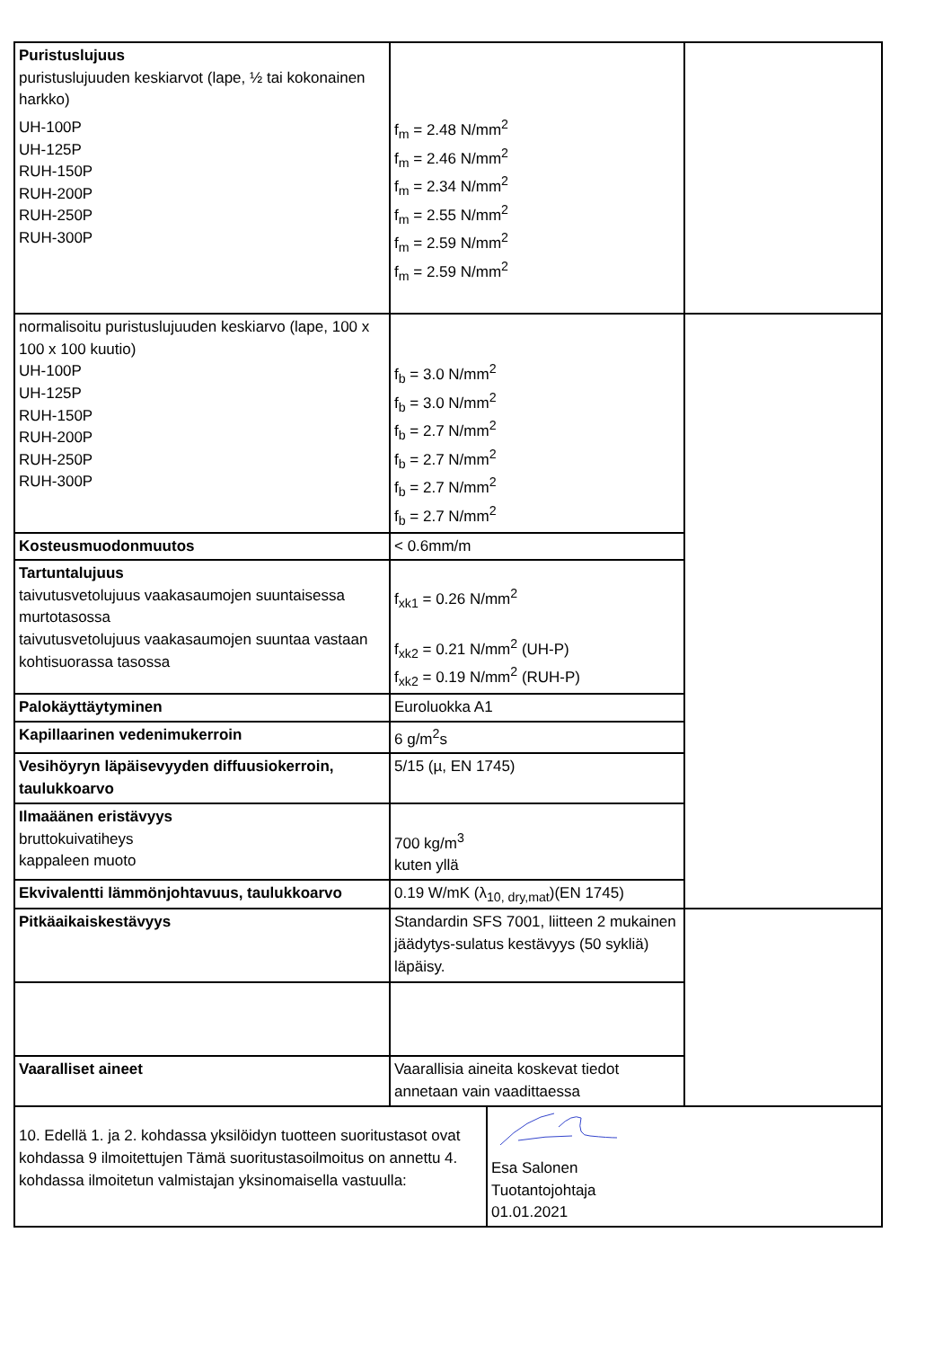| Puristuslujuus puristuslujuuden keskiarvot (lape, ½ tai kokonainen harkko) UH-100P UH-125P RUH-150P RUH-200P RUH-250P RUH-300P | f<sub>m</sub> = 2.48 N/mm<sup>2</sup> f<sub>m</sub> = 2.46 N/mm<sup>2</sup> f<sub>m</sub> = 2.34 N/mm<sup>2</sup> f<sub>m</sub> = 2.55 N/mm<sup>2</sup> f<sub>m</sub> = 2.59 N/mm<sup>2</sup> f<sub>m</sub> = 2.59 N/mm<sup>2</sup> | |
| normalisoitu puristuslujuuden keskiarvo (lape, 100 x 100 x 100 kuutio) UH-100P UH-125P RUH-150P RUH-200P RUH-250P RUH-300P | f<sub>b</sub> = 3.0 N/mm<sup>2</sup> f<sub>b</sub> = 3.0 N/mm<sup>2</sup> f<sub>b</sub> = 2.7 N/mm<sup>2</sup> f<sub>b</sub> = 2.7 N/mm<sup>2</sup> f<sub>b</sub> = 2.7 N/mm<sup>2</sup> f<sub>b</sub> = 2.7 N/mm<sup>2</sup> | |
| Kosteusmuodonmuutos | < 0.6mm/m | |
| Tartuntalujuus taivutusvetolujuus vaakasaumojen suuntaisessa murtotasossa taivutusvetolujuus vaakasaumojen suuntaa vastaan kohtisuorassa tasossa | f<sub>xk1</sub> = 0.26 N/mm<sup>2</sup> f<sub>xk2</sub> = 0.21 N/mm<sup>2</sup> (UH-P) f<sub>xk2</sub> = 0.19 N/mm<sup>2</sup> (RUH-P) | |
| Palokäyttäytyminen | Euroluokka A1 | |
| Kapillaarinen vedenimukerroin | 6 g/m<sup>2</sup>s | |
| Vesihöyryn läpäisevyyden diffuusiokerroin, taulukkoarvo | 5/15 (µ, EN 1745) | |
| Ilmaäänen eristävyys bruttokuivatiheys kappaleen muoto | 700 kg/m<sup>3</sup> kuten yllä | |
| Ekvivalentti lämmönjohtavuus, taulukkoarvo | 0.19 W/mK (λ<sub>10, dry,mat</sub>)(EN 1745) | |
| Pitkäaikaiskestävyys | Standardin SFS 7001, liitteen 2 mukainen jäädytys-sulatus kestävyys (50 sykliä) läpäisy. | |
| Vaaralliset aineet | Vaarallisia aineita koskevat tiedot annetaan vain vaadittaessa | |
| 10. Edellä 1. ja 2. kohdassa yksilöidyn tuotteen suoritustasot ovat kohdassa 9 ilmoitettujen Tämä suoritustasoilmoitus on annettu 4. kohdassa ilmoitetun valmistajan yksinomaisella vastuulla: | Esa Salonen Tuotantojohtaja 01.01.2021 |